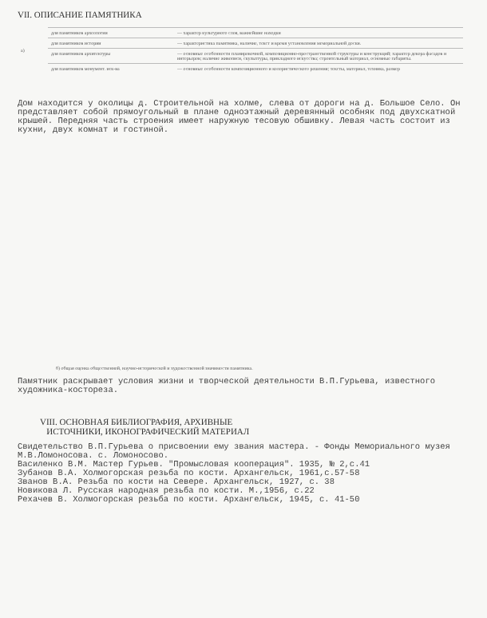VII. ОПИСАНИЕ ПАМЯТНИКА
| а) | для памятников археологии | — характер культурного слоя, важнейшие находки |
| | для памятников истории | — характеристика памятника, наличие, текст и время установления мемориальной доски. |
| | для памятников архитектуры | — основные особенности планировочной, композиционно-пространственной структуры и конструкций; характер декора фасадов и интерьеров; наличие живописи, скульптуры, прикладного искусства; строительный материал, основные габариты. |
| | для памятников монумент. иск-ва | — основные особенности композиционного и колористического решения; тексты, материал, техника, размер |
Дом находится у околицы д. Строительной на холме, слева от дороги на д. Большое Село. Он представляет собой прямоугольный в плане одноэтажный деревянный особняк под двухскатной крышей. Передняя часть строения имеет наружную тесовую обшивку. Левая часть состоит из кухни, двух комнат и гостиной.
б) общая оценка общественной, научно-исторической и художественной значимости памятника.
Памятник раскрывает условия жизни и творческой деятельности В.П.Гурьева, известного художника-косторезa.
VIII. ОСНОВНАЯ БИБЛИОГРАФИЯ, АРХИВНЫЕ
ИСТОЧНИКИ, ИКОНОГРАФИЧЕСКИЙ МАТЕРИАЛ
Свидетельство В.П.Гурьева о присвоении ему звания мастера. - Фонды Мемориального музея М.В.Ломоносова. с. Ломоносово.
Василенко В.М. Мастер Гурьев. "Промысловая кооперация". 1935, № 2,с.41
Зубанов В.А. Холмогорская резьба по кости. Архангельск, 1961,с.57-58
Званов В.А. Резьба по кости на Севере. Архангельск, 1927, с. 38
Новикова Л. Русская народная резьба по кости. М.,1956, с.22
Рехачев В. Холмогорская резьба по кости. Архангельск, 1945, с. 41-50